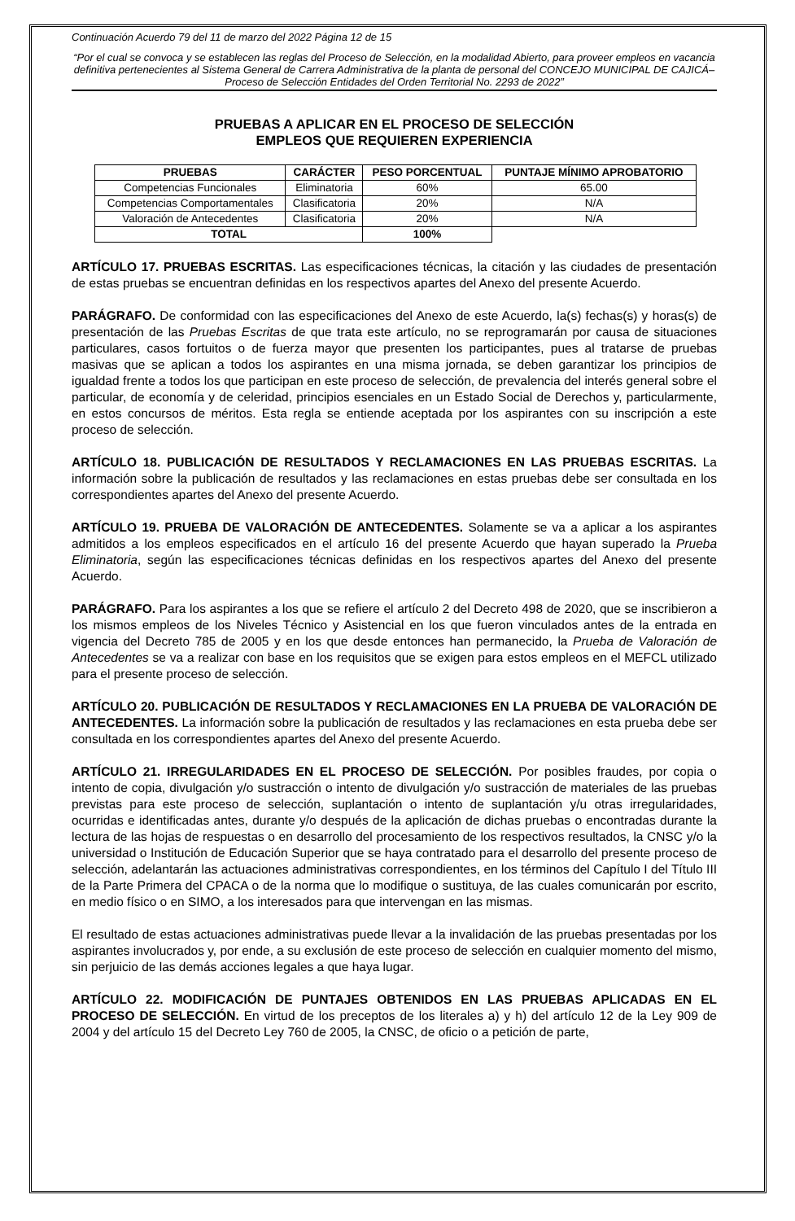Continuación Acuerdo 79 del 11 de marzo del 2022 Página 12 de 15
“Por el cual se convoca y se establecen las reglas del Proceso de Selección, en la modalidad Abierto, para proveer empleos en vacancia definitiva pertenecientes al Sistema General de Carrera Administrativa de la planta de personal del CONCEJO MUNICIPAL DE CAJICÁ– Proceso de Selección Entidades del Orden Territorial No. 2293 de 2022”
PRUEBAS A APLICAR EN EL PROCESO DE SELECCIÓN
EMPLEOS QUE REQUIEREN EXPERIENCIA
| PRUEBAS | CARÁCTER | PESO PORCENTUAL | PUNTAJE MÍNIMO APROBATORIO |
| --- | --- | --- | --- |
| Competencias Funcionales | Eliminatoria | 60% | 65.00 |
| Competencias Comportamentales | Clasificatoria | 20% | N/A |
| Valoración de Antecedentes | Clasificatoria | 20% | N/A |
| TOTAL | | 100% | |
ARTÍCULO 17. PRUEBAS ESCRITAS. Las especificaciones técnicas, la citación y las ciudades de presentación de estas pruebas se encuentran definidas en los respectivos apartes del Anexo del presente Acuerdo.
PARÁGRAFO. De conformidad con las especificaciones del Anexo de este Acuerdo, la(s) fechas(s) y horas(s) de presentación de las Pruebas Escritas de que trata este artículo, no se reprogramarán por causa de situaciones particulares, casos fortuitos o de fuerza mayor que presenten los participantes, pues al tratarse de pruebas masivas que se aplican a todos los aspirantes en una misma jornada, se deben garantizar los principios de igualdad frente a todos los que participan en este proceso de selección, de prevalencia del interés general sobre el particular, de economía y de celeridad, principios esenciales en un Estado Social de Derechos y, particularmente, en estos concursos de méritos. Esta regla se entiende aceptada por los aspirantes con su inscripción a este proceso de selección.
ARTÍCULO 18. PUBLICACIÓN DE RESULTADOS Y RECLAMACIONES EN LAS PRUEBAS ESCRITAS. La información sobre la publicación de resultados y las reclamaciones en estas pruebas debe ser consultada en los correspondientes apartes del Anexo del presente Acuerdo.
ARTÍCULO 19. PRUEBA DE VALORACIÓN DE ANTECEDENTES. Solamente se va a aplicar a los aspirantes admitidos a los empleos especificados en el artículo 16 del presente Acuerdo que hayan superado la Prueba Eliminatoria, según las especificaciones técnicas definidas en los respectivos apartes del Anexo del presente Acuerdo.
PARÁGRAFO. Para los aspirantes a los que se refiere el artículo 2 del Decreto 498 de 2020, que se inscribieron a los mismos empleos de los Niveles Técnico y Asistencial en los que fueron vinculados antes de la entrada en vigencia del Decreto 785 de 2005 y en los que desde entonces han permanecido, la Prueba de Valoración de Antecedentes se va a realizar con base en los requisitos que se exigen para estos empleos en el MEFCL utilizado para el presente proceso de selección.
ARTÍCULO 20. PUBLICACIÓN DE RESULTADOS Y RECLAMACIONES EN LA PRUEBA DE VALORACIÓN DE ANTECEDENTES. La información sobre la publicación de resultados y las reclamaciones en esta prueba debe ser consultada en los correspondientes apartes del Anexo del presente Acuerdo.
ARTÍCULO 21. IRREGULARIDADES EN EL PROCESO DE SELECCIÓN. Por posibles fraudes, por copia o intento de copia, divulgación y/o sustracción o intento de divulgación y/o sustracción de materiales de las pruebas previstas para este proceso de selección, suplantación o intento de suplantación y/u otras irregularidades, ocurridas e identificadas antes, durante y/o después de la aplicación de dichas pruebas o encontradas durante la lectura de las hojas de respuestas o en desarrollo del procesamiento de los respectivos resultados, la CNSC y/o la universidad o Institución de Educación Superior que se haya contratado para el desarrollo del presente proceso de selección, adelantarán las actuaciones administrativas correspondientes, en los términos del Capítulo I del Título III de la Parte Primera del CPACA o de la norma que lo modifique o sustituya, de las cuales comunicarán por escrito, en medio físico o en SIMO, a los interesados para que intervengan en las mismas.
El resultado de estas actuaciones administrativas puede llevar a la invalidación de las pruebas presentadas por los aspirantes involucrados y, por ende, a su exclusión de este proceso de selección en cualquier momento del mismo, sin perjuicio de las demás acciones legales a que haya lugar.
ARTÍCULO 22. MODIFICACIÓN DE PUNTAJES OBTENIDOS EN LAS PRUEBAS APLICADAS EN EL PROCESO DE SELECCIÓN. En virtud de los preceptos de los literales a) y h) del artículo 12 de la Ley 909 de 2004 y del artículo 15 del Decreto Ley 760 de 2005, la CNSC, de oficio o a petición de parte,